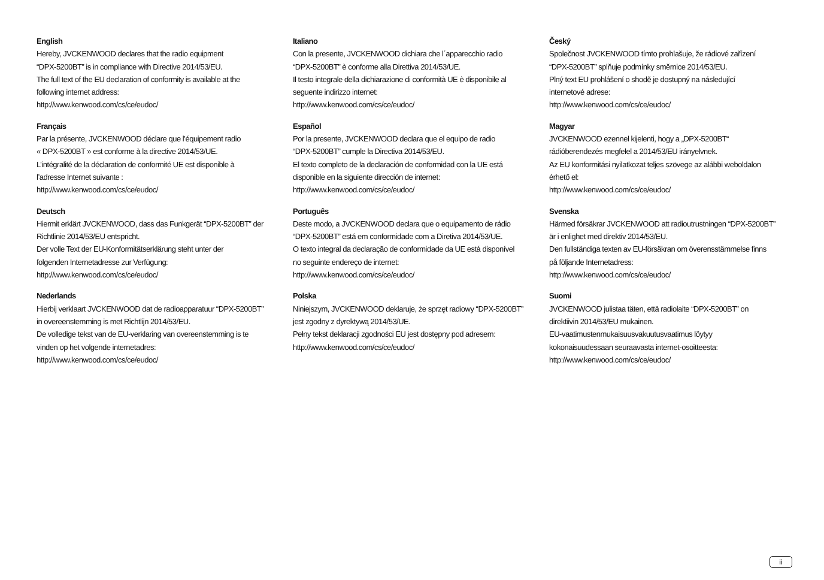English
Hereby, JVCKENWOOD declares that the radio equipment
“DPX-5200BT” is in compliance with Directive 2014/53/EU.
The full text of the EU declaration of conformity is available at the
following internet address:
http://www.kenwood.com/cs/ce/eudoc/
Français
Par la présente, JVCKENWOOD déclare que l’équipement radio
« DPX-5200BT » est conforme à la directive 2014/53/UE.
L’intégralité de la déclaration de conformité UE est disponible à
l’adresse Internet suivante :
http://www.kenwood.com/cs/ce/eudoc/
Deutsch
Hiermit erklärt JVCKENWOOD, dass das Funkgerät “DPX-5200BT” der
Richtlinie 2014/53/EU entspricht.
Der volle Text der EU-Konformitätserklärung steht unter der
folgenden Internetadresse zur Verfügung:
http://www.kenwood.com/cs/ce/eudoc/
Nederlands
Hierbij verklaart JVCKENWOOD dat de radioapparatuur “DPX-5200BT”
in overeenstemming is met Richtlijn 2014/53/EU.
De volledige tekst van de EU-verklaring van overeenstemming is te
vinden op het volgende internetadres:
http://www.kenwood.com/cs/ce/eudoc/
Italiano
Con la presente, JVCKENWOOD dichiara che l´apparecchio radio
“DPX-5200BT” è conforme alla Direttiva 2014/53/UE.
Il testo integrale della dichiarazione di conformità UE è disponibile al
seguente indirizzo internet:
http://www.kenwood.com/cs/ce/eudoc/
Español
Por la presente, JVCKENWOOD declara que el equipo de radio
“DPX-5200BT” cumple la Directiva 2014/53/EU.
El texto completo de la declaración de conformidad con la UE está
disponible en la siguiente dirección de internet:
http://www.kenwood.com/cs/ce/eudoc/
Português
Deste modo, a JVCKENWOOD declara que o equipamento de rádio
“DPX-5200BT” está em conformidade com a Diretiva 2014/53/UE.
O texto integral da declaração de conformidade da UE está disponível
no seguinte endereço de internet:
http://www.kenwood.com/cs/ce/eudoc/
Polska
Niniejszym, JVCKENWOOD deklaruje, że sprzęt radiowy “DPX-5200BT”
jest zgodny z dyrektywą 2014/53/UE.
Pełny tekst deklaracji zgodności EU jest dostępny pod adresem:
http://www.kenwood.com/cs/ce/eudoc/
Český
Společnost JVCKENWOOD tímto prohlašuje, že rádiové zařízení
“DPX-5200BT” splňuje podmínky směrnice 2014/53/EU.
Plný text EU prohlášení o shodě je dostupný na následující
internetové adrese:
http://www.kenwood.com/cs/ce/eudoc/
Magyar
JVCKENWOOD ezennel kijelenti, hogy a „DPX-5200BT“
rádióberendezés megfelel a 2014/53/EU irányelvnek.
Az EU konformitási nyilatkozat teljes szövege az alábbi weboldalon
érhető el:
http://www.kenwood.com/cs/ce/eudoc/
Svenska
Härmed försäkrar JVCKENWOOD att radioutrustningen “DPX-5200BT”
är i enlighet med direktiv 2014/53/EU.
Den fullständiga texten av EU-försäkran om överensstämmelse finns
på följande Internetadress:
http://www.kenwood.com/cs/ce/eudoc/
Suomi
JVCKENWOOD julistaa täten, että radiolaite “DPX-5200BT” on
direktiivin 2014/53/EU mukainen.
EU-vaatimustenmukaisuusvakuutusvaatimus löytyy
kokonaisuudessaan seuraavasta internet-osoitteesta:
http://www.kenwood.com/cs/ce/eudoc/
ii